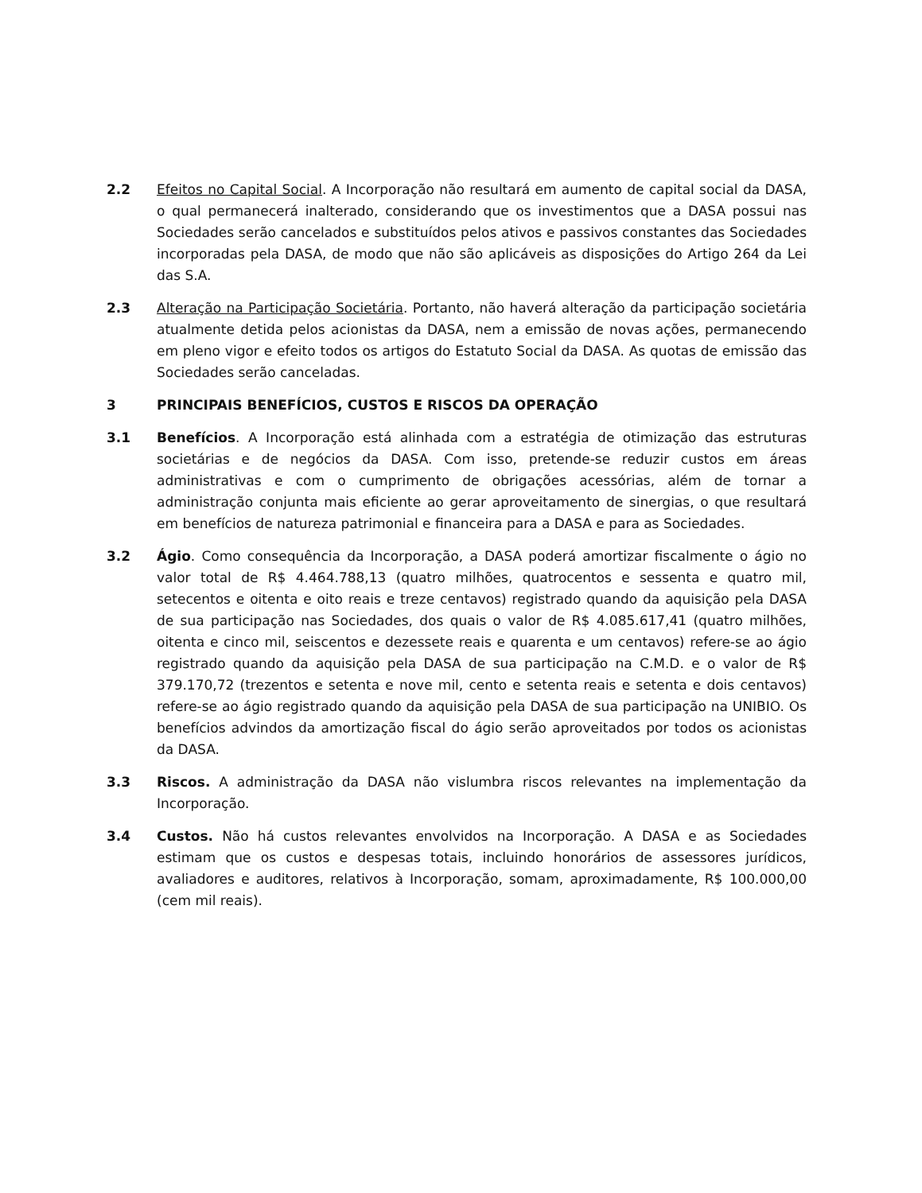2.2 Efeitos no Capital Social. A Incorporação não resultará em aumento de capital social da DASA, o qual permanecerá inalterado, considerando que os investimentos que a DASA possui nas Sociedades serão cancelados e substituídos pelos ativos e passivos constantes das Sociedades incorporadas pela DASA, de modo que não são aplicáveis as disposições do Artigo 264 da Lei das S.A.
2.3 Alteração na Participação Societária. Portanto, não haverá alteração da participação societária atualmente detida pelos acionistas da DASA, nem a emissão de novas ações, permanecendo em pleno vigor e efeito todos os artigos do Estatuto Social da DASA. As quotas de emissão das Sociedades serão canceladas.
3 PRINCIPAIS BENEFÍCIOS, CUSTOS E RISCOS DA OPERAÇÃO
3.1 Benefícios. A Incorporação está alinhada com a estratégia de otimização das estruturas societárias e de negócios da DASA. Com isso, pretende-se reduzir custos em áreas administrativas e com o cumprimento de obrigações acessórias, além de tornar a administração conjunta mais eficiente ao gerar aproveitamento de sinergias, o que resultará em benefícios de natureza patrimonial e financeira para a DASA e para as Sociedades.
3.2 Ágio. Como consequência da Incorporação, a DASA poderá amortizar fiscalmente o ágio no valor total de R$ 4.464.788,13 (quatro milhões, quatrocentos e sessenta e quatro mil, setecentos e oitenta e oito reais e treze centavos) registrado quando da aquisição pela DASA de sua participação nas Sociedades, dos quais o valor de R$ 4.085.617,41 (quatro milhões, oitenta e cinco mil, seiscentos e dezessete reais e quarenta e um centavos) refere-se ao ágio registrado quando da aquisição pela DASA de sua participação na C.M.D. e o valor de R$ 379.170,72 (trezentos e setenta e nove mil, cento e setenta reais e setenta e dois centavos) refere-se ao ágio registrado quando da aquisição pela DASA de sua participação na UNIBIO. Os benefícios advindos da amortização fiscal do ágio serão aproveitados por todos os acionistas da DASA.
3.3 Riscos. A administração da DASA não vislumbra riscos relevantes na implementação da Incorporação.
3.4 Custos. Não há custos relevantes envolvidos na Incorporação. A DASA e as Sociedades estimam que os custos e despesas totais, incluindo honorários de assessores jurídicos, avaliadores e auditores, relativos à Incorporação, somam, aproximadamente, R$ 100.000,00 (cem mil reais).